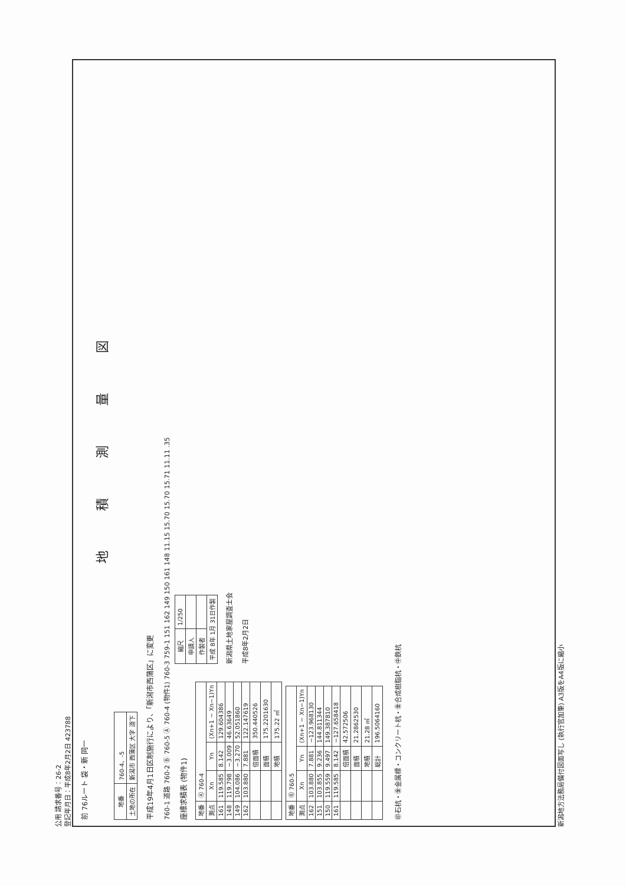公用 請求番号：26-2
登記年月日：平成8年2月2日 423788
前 76ルート 袋・新 同一
地 積 測 量 図
| 地番 | 760-4、-5 |
| 土地の所在 | 新潟市 西蒲区 大字 道下 |
平成19年4月1日区制施行により、「新潟市西蒲区」に変更
760-1 道路 760-2 Ⓑ 760-5 Ⓐ 760-4 (物件1) 760-3 759-1 151 162 149 150 161 148 11.15 15.70 15.70 15.71 11.11 .35
座標求積表 (物件1)
| 地番 | Ⓐ 760-4 | | |
| 測点 | Xn | Yn | (Xn+1 − Xn−1)Yn |
| 161 | 119.585 | 8.142 | 129.604386 |
| 148 | 119.798 | −3.009 | 46.63649 |
| 149 | 104.086 | −3.270 | 52.051860 |
| 162 | 103.880 | 7.881 | 122.147619 |
| | | 倍面積 | 350.440526 |
| | | 面積 | 175.2201630 |
| | | 地積 | 175.22 ㎡ |
| 地番 | Ⓑ 760-5 | | |
| 測点 | Xn | Yn | (Xn+1 − Xn−1)Yn |
| 162 | 103.880 | 7.881 | −123.968130 |
| 151 | 103.855 | 9.236 | 144.811344 |
| 150 | 119.559 | 9.497 | 149.387810 |
| 161 | 119.585 | 8.142 | −127.658418 |
| | | 倍面積 | 42.572506 |
| | | 面積 | 21.2862530 |
| | | 地積 | 21.28 ㎡ |
| | | 総計 | 196.5064160 |
| 縮尺 | 1/250 |
| 申請人 | |
| 作製者 | |
| 平成 8年 1月 31日作製 | |
新潟県土地家屋調査士会
平成8年2月2日
㊞石杭・㊎金属標・コンクリート杭・㊎合成樹脂杭・㊥鉄杭
新潟地方法務局備付図面写し (執行官加筆) A3版をA4版に縮小